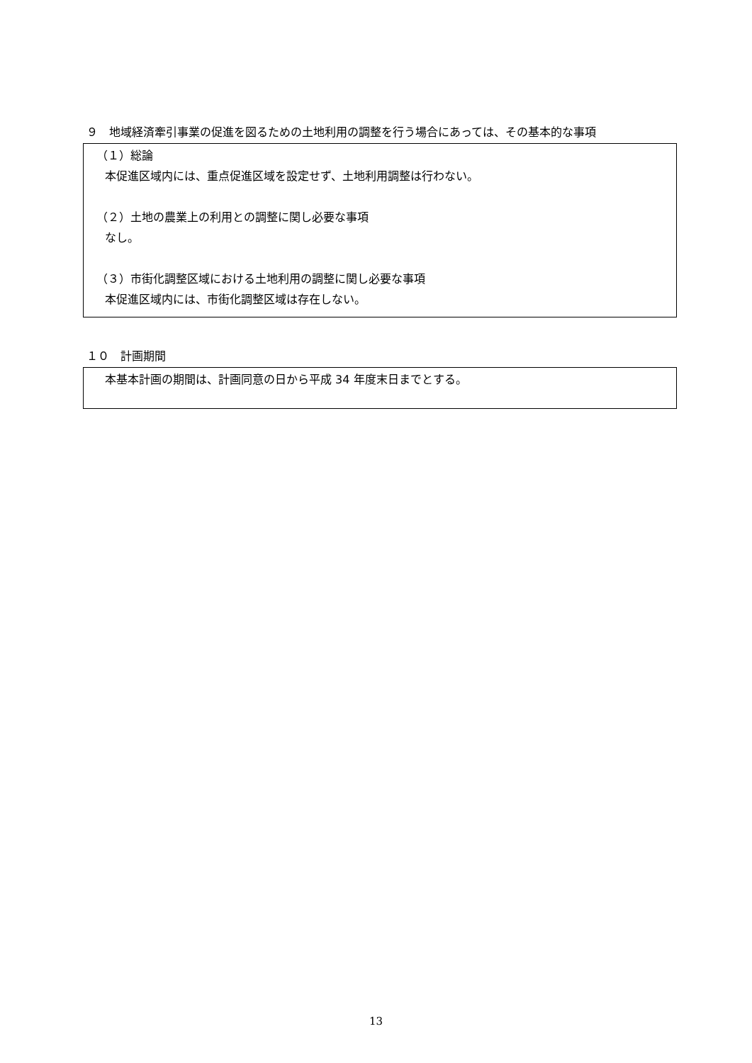９　地域経済牽引事業の促進を図るための土地利用の調整を行う場合にあっては、その基本的な事項
（１）総論
本促進区域内には、重点促進区域を設定せず、土地利用調整は行わない。
（２）土地の農業上の利用との調整に関し必要な事項
なし。
（３）市街化調整区域における土地利用の調整に関し必要な事項
本促進区域内には、市街化調整区域は存在しない。
１０　計画期間
本基本計画の期間は、計画同意の日から平成 34 年度末日までとする。
13